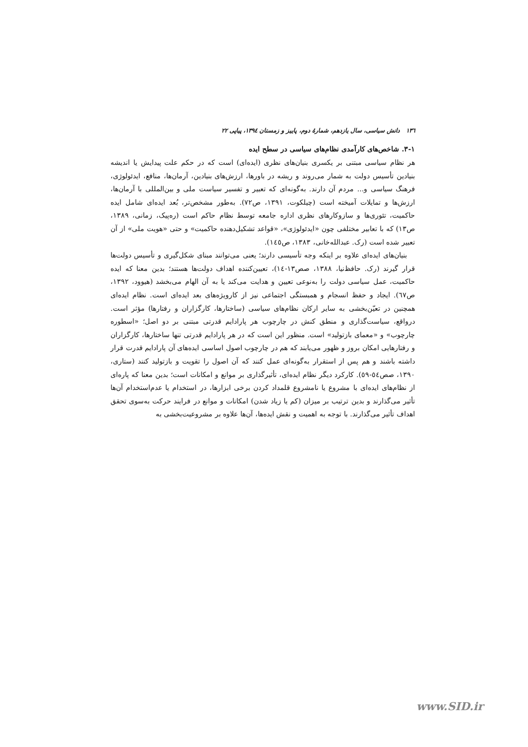۱۳٦ دانش سیاسی، سال یازدهم، شمارهٔ دوم، پاییز و زمستان ۱۳۹٤، پیاپی ۲۲
۳-۱. شاخص‌های کارآمدی نظام‌های سیاسی در سطح ایده
هر نظام سیاسی مبتنی بر یکسری بنیان‌های نظری (ایده‌ای) است که در حکم علت پیدایش یا اندیشه بنیادین تأسیس دولت به شمار می‌روند و ریشه در باورها، ارزش‌های بنیادین، آرمان‌ها، منافع، ایدئولوژی، فرهنگ سیاسی و... مردم آن دارند. به‌گونه‌ای که تعبیر و تفسیر سیاست ملی و بین‌المللی با آرمان‌ها، ارزش‌ها و تمایلات آمیخته است (چیلکوت، ۱۳۹۱، ص۷۲). به‌طور مشخص‌تر، بُعد ایده‌ای شامل ایده حاکمیت، تئوری‌ها و سازوکارهای نظری اداره جامعه توسط نظام حاکم است (ره‌پیک، زمانی، ۱۳۸۹، ص۱۳) که با تعابیر مختلفی چون «ایدئولوژی»، «قواعد تشکیل‌دهنده حاکمیت» و حتی «هویت ملی» از آن تعبیر شده است (رک. عبدالله‌خانی، ۱۳۸۳، ص۱٤٥).
بنیان‌های ایده‌ای علاوه بر اینکه وجه تأسیسی دارند؛ یعنی می‌توانند مبنای شکل‌گیری و تأسیس دولت‌ها قرار گیرند (رک. حافظ‌نیا، ۱۳۸۸، صص۱۳-۱٤)، تعیین‌کننده اهداف دولت‌ها هستند؛ بدین معنا که ایده حاکمیت، عمل سیاسی دولت را به‌نوعی تعیین و هدایت می‌کند یا به آن الهام می‌بخشد (هیوود، ۱۳۹۲، ص٦۷). ایجاد و حفظ انسجام و همبستگی اجتماعی نیز از کارویژه‌های بعد ایده‌ای است. نظام ایده‌ای همچنین در تعیّن‌بخشی به سایر ارکان نظام‌های سیاسی (ساختارها، کارگزاران و رفتارها) مؤثر است. درواقع، سیاست‌گذاری و منطق کنش در چارچوب هر پارادایم قدرتی مبتنی بر دو اصل؛ «اسطوره چارچوب» و «معمای بازتولید» است. منظور این است که در هر پارادایم قدرتی تنها ساختارها، کارگزاران و رفتارهایی امکان بروز و ظهور می‌یابند که هم در چارچوب اصول اساسی ایده‌های آن پارادایم قدرت قرار داشته باشند و هم پس از استقرار به‌گونه‌ای عمل کنند که آن اصول را تقویت و بازتولید کنند (ستاری، ۱۳۹۰، صص٥٤-٥۹). کارکرد دیگر نظام ایده‌ای، تأثیرگذاری بر موانع و امکانات است؛ بدین معنا که پاره‌ای از نظام‌های ایده‌ای با مشروع یا نامشروع قلمداد کردن برخی ابزارها، در استخدام یا عدم‌استخدام آن‌ها تأثیر می‌گذارند و بدین ترتیب بر میزان (کم یا زیاد شدن) امکانات و موانع در فرایند حرکت به‌سوی تحقق اهداف تأثیر می‌گذارند. با توجه به اهمیت و نقش ایده‌ها، آن‌ها علاوه بر مشروعیت‌بخشی به
www.SID.ir